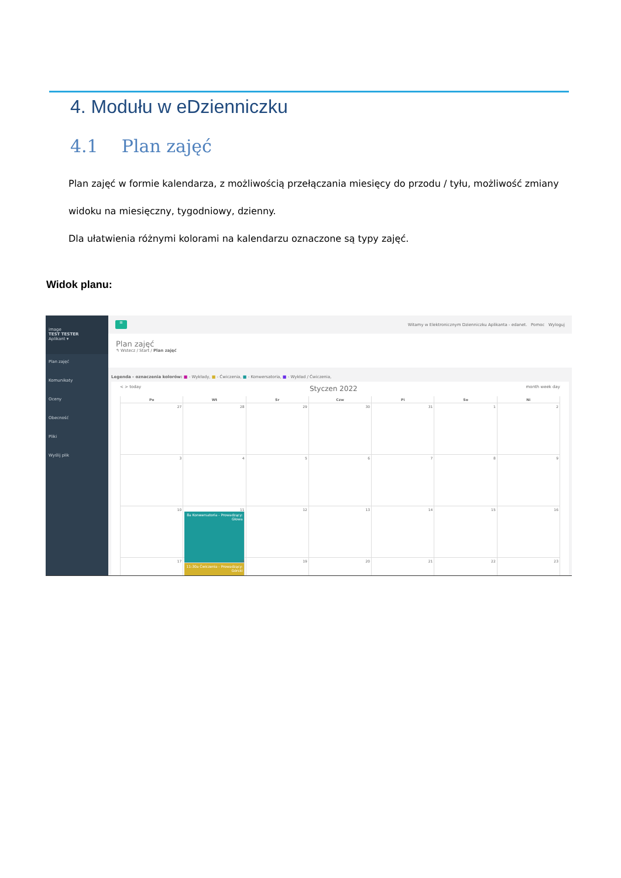4. Modułu w eDzienniczku
4.1 Plan zajęć
Plan zajęć w formie kalendarza, z możliwością przełączania miesięcy do przodu / tyłu, możliwość zmiany widoku na miesięczny, tygodniowy, dzienny.
Dla ułatwienia różnymi kolorami na kalendarzu oznaczone są typy zajęć.
Widok planu:
image
TEST TESTER
Aplikant ▾
Plan zajęć
Komunikaty
Oceny
Obecność
Pliki
Wyślij plik
≡ Witamy w Elektronicznym Dzienniczku Aplikanta - edanet. Pomoc Wyloguj
Plan zajęć
↰ Wstecz / Start / Plan zajęć
Legenda - oznaczenia kolorów: ■ - Wykłady, ■ - Ćwiczenia, ■ - Konwersatoria, ■ - Wykład / Ćwiczenia,
< > today Styczen 2022 month week day
Po
Wt
Sr
Czw
Pi
So
Ni
27
28
29
30
31
1
2
3
4
5
6
7
8
9
10
11
8a Konwersatoria - Prowadzący: Głowa
11:30a Ćwiczenia - Prowadzący: Górski
12
13
14
15
16
17
18
19
20
21
22
23